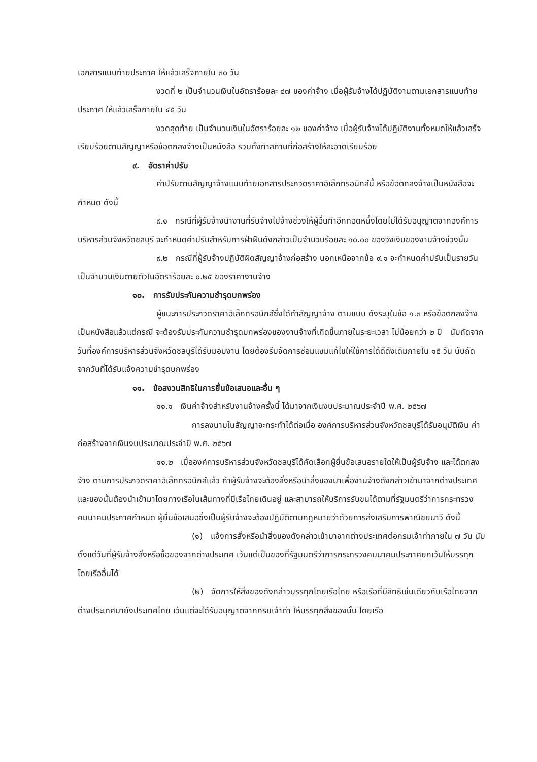เอกสารแนบท้ายประกาศ ให้แล้วเสร็จภายใน ๓๐ วัน
งวดที่ ๒ เป็นจำนวนเงินในอัตราร้อยละ ๔๗ ของค่าจ้าง เมื่อผู้รับจ้างได้ปฏิบัติงานตามเอกสารแนบท้ายประกาศ ให้แล้วเสร็จภายใน ๔๕ วัน
งวดสุดท้าย เป็นจำนวนเงินในอัตราร้อยละ ๑๒ ของค่าจ้าง เมื่อผู้รับจ้างได้ปฏิบัติงานทั้งหมดให้แล้วเสร็จเรียบร้อยตามสัญญาหรือข้อตกลงจ้างเป็นหนังสือ รวมทั้งทำสถานที่ก่อสร้างให้สะอาดเรียบร้อย
๙. อัตราค่าปรับ
ค่าปรับตามสัญญาจ้างแนบท้ายเอกสารประกวดราคาอิเล็กทรอนิกส์นี้ หรือข้อตกลงจ้างเป็นหนังสือจะกำหนด ดังนี้
๙.๑ กรณีที่ผู้รับจ้างนำงานที่รับจ้างไปจ้างช่วงให้ผู้อื่นทำอีกทอดหนึ่งโดยไม่ได้รับอนุญาตจากองค์การบริหารส่วนจังหวัดชลบุรี จะกำหนดค่าปรับสำหรับการฝ่าฝืนดังกล่าวเป็นจำนวนร้อยละ ๑๐.๐๐ ของวงเงินของงานจ้างช่วงนั้น
๙.๒ กรณีที่ผู้รับจ้างปฏิบัติผิดสัญญาจ้างก่อสร้าง นอกเหนือจากข้อ ๙.๑ จะกำหนดค่าปรับเป็นรายวันเป็นจำนวนเงินตายตัวในอัตราร้อยละ ๐.๒๕ ของราคางานจ้าง
๑๐. การรับประกันความชำรุดบกพร่อง
ผู้ชนะการประกวดราคาอิเล็กทรอนิกส์ซึ่งได้ทำสัญญาจ้าง ตามแบบ ดังระบุในข้อ ๑.๓ หรือข้อตกลงจ้างเป็นหนังสือแล้วแต่กรณี จะต้องรับประกันความชำรุดบกพร่องของงานจ้างที่เกิดขึ้นภายในระยะเวลา ไม่น้อยกว่า ๒ ปี นับถัดจากวันที่องค์การบริหารส่วนจังหวัดชลบุรีได้รับมอบงาน โดยต้องรีบจัดการซ่อมแซมแก้ไขให้ใช้การได้ดีดังเดิมภายใน ๑๕ วัน นับถัดจากวันที่ได้รับแจ้งความชำรุดบกพร่อง
๑๑. ข้อสงวนสิทธิในการยื่นข้อเสนอและอื่น ๆ
๑๑.๑ เงินค่าจ้างสำหรับงานจ้างครั้งนี้ ได้มาจากเงินงบประมาณประจำปี พ.ศ. ๒๕๖๗
การลงนามในสัญญาจะกระทำได้ต่อเมื่อ องค์การบริหารส่วนจังหวัดชลบุรีได้รับอนุมัติเงิน ค่าก่อสร้างจากเงินงบประมาณประจำปี พ.ศ. ๒๕๖๗
๑๑.๒ เมื่อองค์การบริหารส่วนจังหวัดชลบุรีได้คัดเลือกผู้ยื่นข้อเสนอรายใดให้เป็นผู้รับจ้าง และได้ตกลงจ้าง ตามการประกวดราคาอิเล็กทรอนิกส์แล้ว ถ้าผู้รับจ้างจะต้องสั่งหรือนำสิ่งของมาเพื่องานจ้างดังกล่าวเข้ามาจากต่างประเทศ และของนั้นต้องนำเข้ามาโดยทางเรือในเส้นทางที่มีเรือไทยเดินอยู่ และสามารถให้บริการรับขนได้ตามที่รัฐมนตรีว่าการกระทรวงคมนาคมประกาศกำหนด ผู้ยื่นข้อเสนอซึ่งเป็นผู้รับจ้างจะต้องปฏิบัติตามกฎหมายว่าด้วยการส่งเสริมการพาณิชยนาวี ดังนี้
(๑) แจ้งการสั่งหรือนำสิ่งของดังกล่าวเข้ามาจากต่างประเทศต่อกรมเจ้าท่าภายใน ๗ วัน นับตั้งแต่วันที่ผู้รับจ้างสั่งหรือซื้อของจากต่างประเทศ เว้นแต่เป็นของที่รัฐมนตรีว่าการกระทรวงคมนาคมประกาศยกเว้นให้บรรทุกโดยเรืออื่นได้
(๒) จัดการให้สิ่งของดังกล่าวบรรทุกโดยเรือไทย หรือเรือที่มีสิทธิเช่นเดียวกับเรือไทยจากต่างประเทศมายังประเทศไทย เว้นแต่จะได้รับอนุญาตจากกรมเจ้าท่า ให้บรรทุกสิ่งของนั้น โดยเรือ